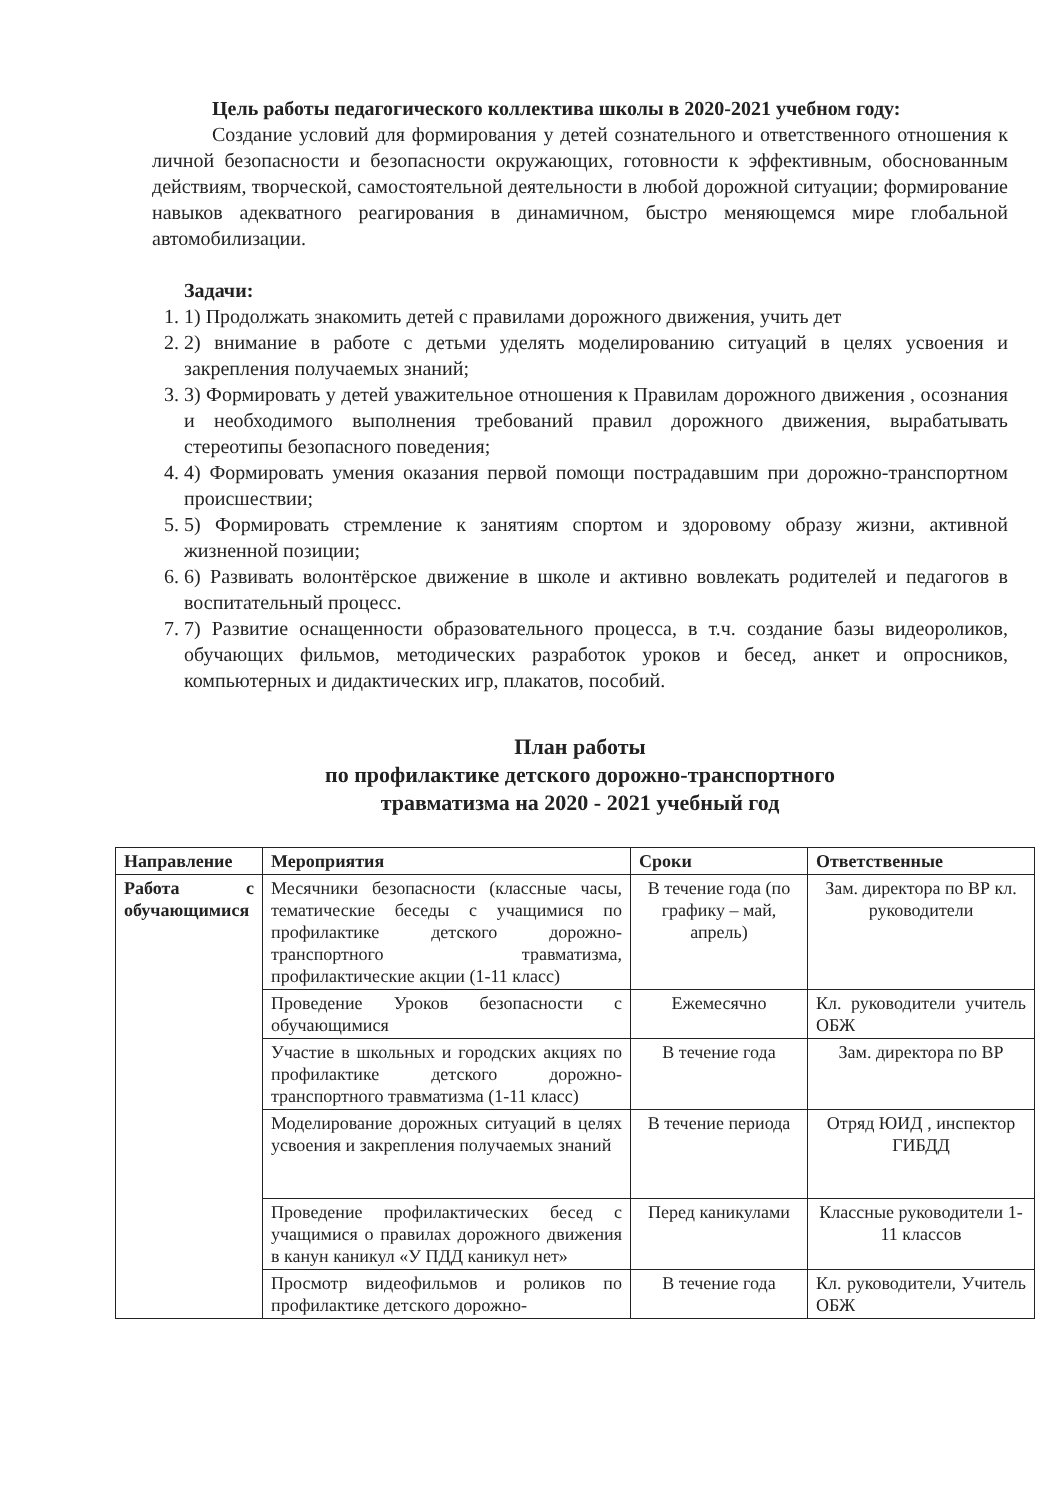Цель работы педагогического коллектива школы в 2020-2021 учебном году:
Создание условий для формирования у детей сознательного и ответственного отношения к личной безопасности и безопасности окружающих, готовности к эффективным, обоснованным действиям, творческой, самостоятельной деятельности в любой дорожной ситуации; формирование навыков адекватного реагирования в динамичном, быстро меняющемся мире глобальной автомобилизации.
Задачи:
1. 1) Продолжать знакомить детей с правилами дорожного движения, учить дет
2. 2) внимание в работе с детьми уделять моделированию ситуаций в целях усвоения и закрепления получаемых знаний;
3. 3) Формировать у детей уважительное отношения к Правилам дорожного движения , осознания и необходимого выполнения требований правил дорожного движения, вырабатывать стереотипы безопасного поведения;
4. 4) Формировать умения оказания первой помощи пострадавшим при дорожно-транспортном происшествии;
5. 5) Формировать стремление к занятиям спортом и здоровому образу жизни, активной жизненной позиции;
6. 6) Развивать волонтёрское движение в школе и активно вовлекать родителей и педагогов в воспитательный процесс.
7. 7) Развитие оснащенности образовательного процесса, в т.ч. создание базы видеороликов, обучающих фильмов, методических разработок уроков и бесед, анкет и опросников, компьютерных и дидактических игр, плакатов, пособий.
План работы
по профилактике детского дорожно-транспортного
травматизма на 2020 - 2021 учебный год
| Направление | Мероприятия | Сроки | Ответственные |
| --- | --- | --- | --- |
| Работа с обучающимися | Месячники безопасности (классные часы, тематические беседы с учащимися по профилактике детского дорожно-транспортного травматизма, профилактические акции (1-11 класс) | В течение года (по графику – май, апрель) | Зам. директора по ВР кл. руководители |
| | Проведение Уроков безопасности с обучающимися | Ежемесячно | Кл. руководители учитель ОБЖ |
| | Участие в школьных и городских акциях по профилактике детского дорожно-транспортного травматизма (1-11 класс) | В течение года | Зам. директора по ВР |
| | Моделирование дорожных ситуаций в целях усвоения и закрепления получаемых знаний | В течение периода | Отряд ЮИД , инспектор ГИБДД |
| | Проведение профилактических бесед с учащимися о правилах дорожного движения в канун каникул «У ПДД каникул нет» | Перед каникулами | Классные руководители 1-11 классов |
| | Просмотр видеофильмов и роликов по профилактике детского дорожно- | В течение года | Кл. руководители, Учитель ОБЖ |